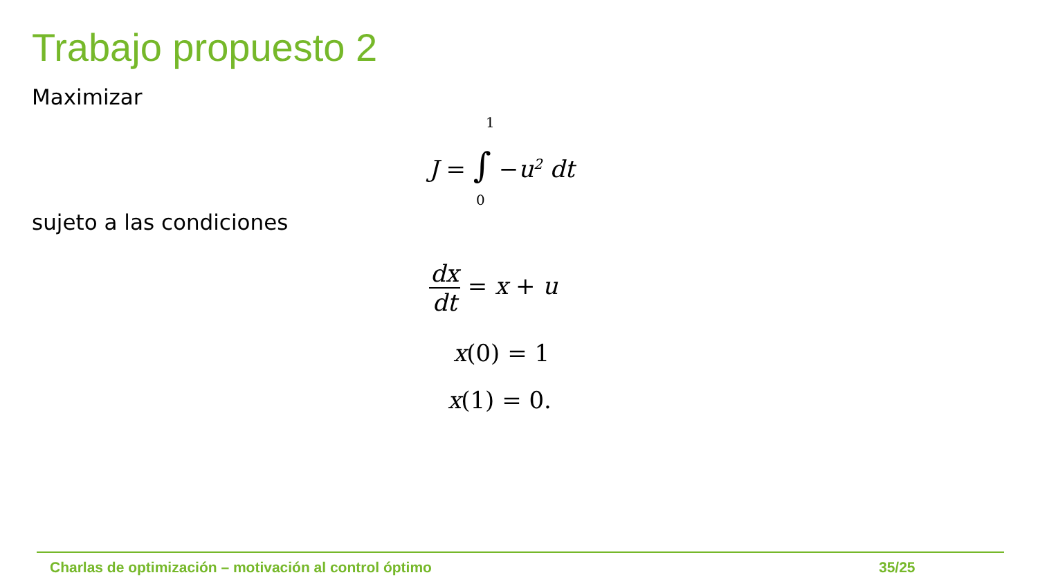Trabajo propuesto 2
Maximizar
1
J = ∫ −u<sup>2</sup> dt
0
sujeto a las condiciones
dx dt = x + u
x(0) = 1
x(1) = 0.
Charlas de optimización – motivación al control óptimo
35/25